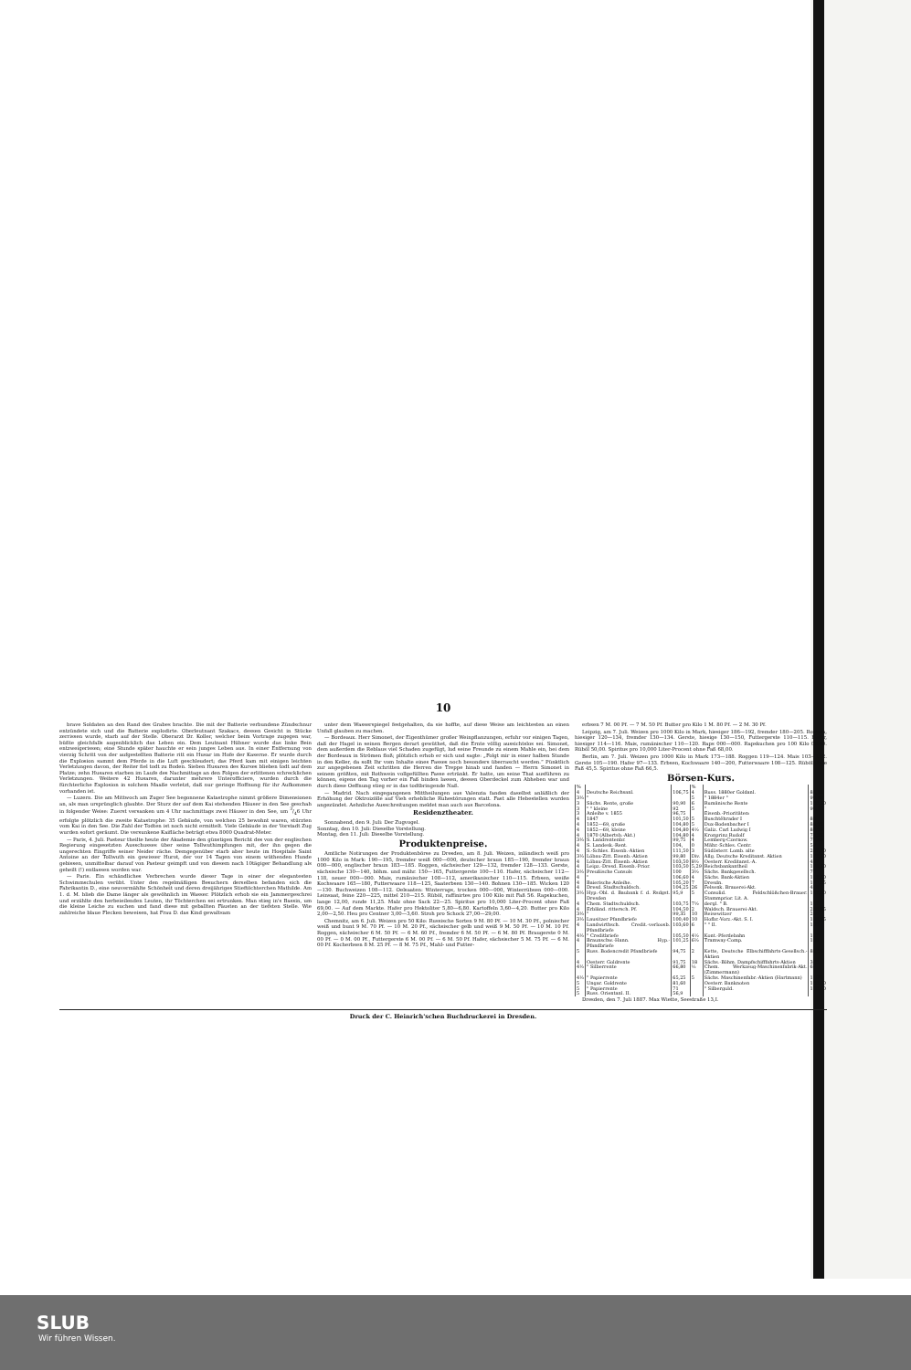10
brave Soldaten an den Rand des Grabes brachte. Die mit der Batterie verbundene Zündschnur entzündete sich und die Batterie explodirte. Oberleutnant Szakacs, dessen Gesicht in Stücke zerrissen wurde, starb auf der Stelle. Oberarzt Dr. Koller, welcher beim Vortrage zugegen war, büßte gleichfalls augenblicklich das Leben ein. Dem Leutnant Hübner wurde das linke Bein entzweigerissen; eine Stunde später hauchte er sein junges Leben aus. In einer Entfernung von vierzig Schritt von der aufgestellten Batterie ritt ein Husar im Hofe der Kaserne. Er wurde durch die Explosion sammt dem Pferde in die Luft geschleudert; das Pferd kam mit einigen leichten Verletzungen davon, der Reiter fiel todt zu Boden. Sieben Husaren des Kurses blieben todt auf dem Platze; zehn Husaren starben im Laufe des Nachmittags an den Folgen der erlittenen schrecklichen Verletzungen. Weitere 42 Husaren, darunter mehrere Unterofficiere, wurden durch die fürchterliche Explosion in solchem Maaße verletzt, daß nur geringe Hoffnung für ihr Aufkommen vorhanden ist.
— Luzern. Die am Mittwoch am Zuger See begonnene Katastrophe nimmt größere Dimensionen an, als man ursprünglich glaubte. Der Sturz der auf dem Kai stehenden Häuser in den See geschah in folgender Weise: Zuerst versanken um 4 Uhr nachmittags zwei Häuser in den See, um 3/46 Uhr erfolgte plötzlich die zweite Katastrophe: 35 Gebäude, von welchen 25 bewohnt waren, stürzten vom Kai in den See. Die Zahl der Todten ist noch nicht ermittelt. Viele Gebäude in der Vorstadt Zug wurden sofort geräumt. Die versunkene Kaifläche beträgt etwa 8000 Quadrat-Meter.
— Paris, 4. Juli. Pasteur theilte heute der Akademie den günstigen Bericht des von der englischen Regierung eingesetzten Ausschusses über seine Tollwuthimpfungen mit, der ihn gegen die ungerechten Eingriffe seiner Neider räche. Demgegenüber starb aber heute im Hospitale Saint Antoine an der Tollwuth ein gewisser Hurot, der vor 14 Tagen von einem wüthenden Hunde gebissen, unmittelbar darauf von Pasteur geimpft und von diesem nach 10tägiger Behandlung als geheilt (!) entlassen worden war.
— Paris. Ein schändliches Verbrechen wurde dieser Tage in einer der elegantesten Schwimmschulen verübt. Unter den regelmäßigen Besuchern derselben befanden sich die Fabrikantin D., eine neuvermählte Schönheit und deren dreijähriges Stieftöchterchen Mathilde. Am 1. d. M. blieb die Dame länger als gewöhnlich im Wasser. Plötzlich erhob sie ein Jammergeschrei und erzählte den herbeieilenden Leuten, ihr Töchterchen sei ertrunken. Man stieg in's Bassin, um die kleine Leiche zu suchen und fand diese mit geballten Fäusten an der tiefsten Stelle. Wie zahlreiche blaue Flecken beweisen, hat Frau D. das Kind gewaltsam
unter dem Wasserspiegel festgehalten, da sie hoffte, auf diese Weise am leichtesten an einen Unfall glauben zu machen.
— Bordeaux. Herr Simonet, der Eigenthümer großer Weinpflanzungen, erfuhr vor einigen Tagen, daß der Hagel in seinen Bergen derart gewüthet, daß die Ernte völlig aussichtslos sei. Simonet, dem außerdem die Reblaus viel Schaden zugefügt, lud seine Freunde zu einem Mahle ein, bei dem der Bordeaux in Strömen floß; plötzlich erhob er sich und sagte: „Folgt mir in einer halben Stunde in den Keller, da sollt Ihr vom Inhalte eines Fasses noch besonders überrascht werden.“ Pünktlich zur angegebenen Zeit schritten die Herren die Treppe hinab und fanden — Herrn Simonet in seinem größten, mit Rothwein vollgefüllten Fasse ertränkt. Er hatte, um seine That ausführen zu können, eigens den Tag vorher ein Faß binden lassen, dessen Oberdeckel zum Abheben war und durch diese Oeffnung stieg er in das todtbringende Naß.
— Madrid. Nach eingegangenen Mittheilungen aus Valenzia fanden daselbst anläßlich der Erhöhung der Oktroizölle auf Vieh erhebliche Ruhestörungen statt. Fast alle Hebestellen wurden angezündet. Aehnliche Ausschreitungen meldet man auch aus Barcelona.
Residenztheater.
Sonnabend, den 9. Juli: Der Zugvogel.
Sonntag, den 10. Juli: Dieselbe Vorstellung.
Montag, den 11. Juli: Dieselbe Vorstellung.
Produktenpreise.
Amtliche Notirungen der Produktenbörse zu Dresden, am 8. Juli. Weizen, inländisch weiß pro 1000 Kilo in Mark: 190—195, fremder weiß 000—000, deutscher braun 185—190, fremder braun 000—000, englischer braun 183—185. Roggen, sächsischer 129—132, fremder 128—133. Gerste, sächsische 130—140, böhm. und mähr. 150—165, Futtergerste 100—110. Hafer, sächsischer 112—118, neuer 000—000. Mais, rumänischer 108—112, amerikanischer 110—115. Erbsen, weiße Kochwaare 165—180, Futterwaare 118—125, Saaterbsen 130—140. Bohnen 130—185. Wicken 120—130. Buchweizen 108—112. Oelsaaten: Winterraps, trocken 000—000, Winterrübsen 000—000. Leinsaat, feine 220—225, mittel 210—215. Rüböl, raffinirtes pro 100 Kilo mit Faß 56. Rapskuchen, lange 12,00, runde 11,25. Malz ohne Sack 22—25. Spiritus pro 10,000 Liter-Procent ohne Faß 69,00. — Auf dem Markte. Hafer pro Hektoliter 5,80—6,80. Kartoffeln 3,60—4,20. Butter pro Kilo 2,00—2,50. Heu pro Centner 3,00—3,60. Stroh pro Schock 27,00—29,00.
Chemnitz, am 6. Juli. Weizen pro 50 Kilo: Russische Sorten 9 M. 80 Pf. — 10 M. 30 Pf., polnischer weiß und bunt 9 M. 70 Pf. — 10 M. 20 Pf., sächsischer gelb und weiß 9 M. 50 Pf. — 10 M. 10 Pf. Roggen, sächsischer 6 M. 50 Pf. — 6 M. 60 Pf., fremder 6 M. 50 Pf. — 6 M. 80 Pf. Braugerste 0 M. 00 Pf. — 0 M. 00 Pf., Futtergerste 6 M. 00 Pf. — 6 M. 50 Pf. Hafer, sächsischer 5 M. 75 Pf. — 6 M. 00 Pf. Kocherbsen 8 M. 25 Pf. — 8 M. 75 Pf., Mahl- und Futter-
erbsen 7 M. 00 Pf. — 7 M. 50 Pf. Butter pro Kilo 1 M. 80 Pf. — 2 M. 30 Pf.
Leipzig, am 7. Juli. Weizen pro 1000 Kilo in Mark, hiesiger 186—192, fremder 180—205. Roggen, hiesiger 120—134, fremder 130—134. Gerste, hiesige 130—150, Futtergerste 110—115. Hafer, hiesiger 114—116. Mais, rumänischer 110—120. Raps 000—000. Rapskuchen pro 100 Kilo 00,00. Rüböl 50,00. Spiritus pro 10,000 Liter-Procent ohne Faß 68,00.
Berlin, am 7. Juli. Weizen pro 1000 Kilo in Mark 173—188. Roggen 119—124. Mais 103—112. Gerste 105—190. Hafer 97—133. Erbsen, Kochwaare 140—200, Futterwaare 108—125. Rüböl ohne Faß 45,5. Spiritus ohne Faß 66,5.
Börsen-Kurs.
| % | | | % | | |
| 4 | Deutsche Reichsanl. | 106,75 | 4 | Russ. 1880er Goldanl. | 81,50 |
| 3½ | " | | 5 | " 1884er " | 96,50 |
| 3 | Sächs. Rente, große | 90,90 | 6 | Rumänische Rente | 106,50 |
| 3 | " " kleine | 92 | 5 | " | 94,50 |
| 3 | Anleihe v. 1855 | 96,75 | | Eisenb.-Prioritäten: | |
| 4 | 1847 | 101,50 | 5 | Buschtěhrader I | 86 |
| 4 | 1852—69, große | 104,80 | 5 | Dux-Bodenbacher I | 85,75 |
| 4 | 1852—69, kleine | 104,80 | 4½ | Galiz. Carl Ludwig I | 80,70 |
| 4 | 1870 (Albertsb.-Akt.) | 104,80 | 4 | Kronprinz Rudolf | 74,25 |
| 3½ | S. Landrentenbr. | 99,75 | 4 | Lemberg-Czernow. | 71,60 |
| 4 | S. Landesk.-Rent. | 104, | 0 | Mähr.-Schles. Centr. | 53 |
| 4 | S.-Schles. Eisenb.-Aktien | 111,50 | 3 | Südösterr. Lomb. alte | 287,50 |
| 3½ | Löbau-Zitt. Eisenb.-Aktien | 99,80 | Div. | Allg. Deutsche Kreditanst. Aktien | 172,50 |
| 4 | Löbau-Zitt. Eisenb.-Aktien | 103,50 | 8½ | Oesterr. Kreditanst.-A. | 453 |
| 4 | Leipz.-Dresd. Eisenb.-Prior. | 103,50 | 5,29 | Reichsbankantheil | 135,50 |
| 3½ | Preußische Consols | 100 | 3½ | Sächs. Bankgesellsch. | 70 |
| 4 | " | 106,60 | 4 | Sächs. Bank-Aktien | 112,60 |
| 4 | Baierische Anleihe. | 105,20 | 7 | Dresdn. | 130,25 |
| 4 | Dresd. Stadtschuldsch. | 104,25 | 26 | Felsenk. Brauerei-Akt. | 420 |
| 3½ | Hyp.-Obl. d. Baubank f. d. Rsdgst. Dresden | 95,9 | 5 | Consolid. Feldschlößchen-Brauer. Stammprior. Lit. A. | 112,50 |
| 4 | Chem. Stadtschuldsch. | 103,75 | 7½ | dergl. " B. | 112 |
| 4 | Erbländ. rittersch. Pf. | 104,50 | 2 | Waldsch. Brauerei-Akt. | 260,25 |
| 3½ | " | 99,35 | 10 | Reisewitzer | 240 |
| 3½ | Lausitzer Pfandbriefe | 100,40 | 10 | Hofbr.-Vorz.-Akt. S. I. | 185,75 |
| 4 | Landwirthsch. Credit.-verloosb. Pfandbriefe | 103,60 | 6 | " " II. | 160 |
| 4½ | " Creditbriefe | 105,50 | 4½ | Kont.-Pferdebahn | 117 |
| 4 | Braunschw.-Hann. Hyp.-Pfandbriefe | 101,25 | 6½ | Tramway-Comp. | 160 |
| 5 | Russ. Bodencredit Pfandbriefe | 94,75 | 2 | Kette, Deutsche Elbschifffahrts-Gesellsch.-Aktien | 81,75 |
| 4 | Oesterr. Goldrente | 91,75 | 18 | Sächs.-Böhm. Dampfschifffahrts-Aktien | 360 |
| 4½ | " Silberrente | 66,80 | ½ | Chem. Werkzeug-Maschinenfabrik-Akt. (Zimmermann) | 63 |
| 4½ | " Papierrente | 65,25 | 5 | Sächs. Maschinenfabr.-Aktien (Hartmann) | 118½ |
| 5 | Ungar. Goldrente | 81,60 | | Oesterr. Banknoten | 160,90 |
| 5 | " Papierrente | 71 | | " Silberguld. | 160,80 |
| 5 | Russ. Orientanl. II. | 56,9 | | | |
Dresden, den 7. Juli 1887. Max Wiette, Seestraße 13,I.
Druck der C. Heinrich'schen Buchdruckerei in Dresden.
SLUB
Wir führen Wissen.